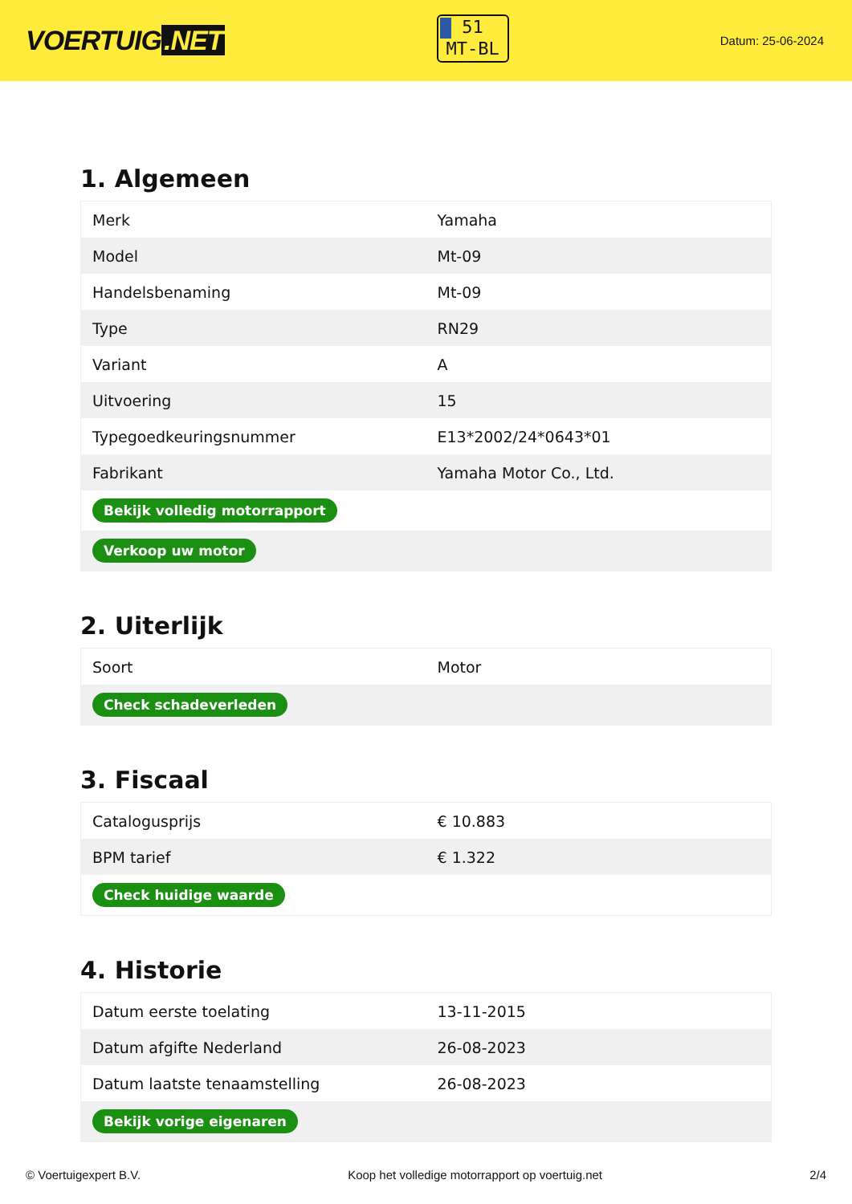VOERTUIG.NET
51
MT-BL
Datum: 25-06-2024
1. Algemeen
| Merk | Yamaha |
| Model | Mt-09 |
| Handelsbenaming | Mt-09 |
| Type | RN29 |
| Variant | A |
| Uitvoering | 15 |
| Typegoedkeuringsnummer | E13*2002/24*0643*01 |
| Fabrikant | Yamaha Motor Co., Ltd. |
| Bekijk volledig motorrapport | |
| Verkoop uw motor | |
2. Uiterlijk
| Soort | Motor |
| Check schadeverleden | |
3. Fiscaal
| Catalogusprijs | € 10.883 |
| BPM tarief | € 1.322 |
| Check huidige waarde | |
4. Historie
| Datum eerste toelating | 13-11-2015 |
| Datum afgifte Nederland | 26-08-2023 |
| Datum laatste tenaamstelling | 26-08-2023 |
| Bekijk vorige eigenaren | |
© Voertuigexpert B.V. Koop het volledige motorrapport op voertuig.net 2/4